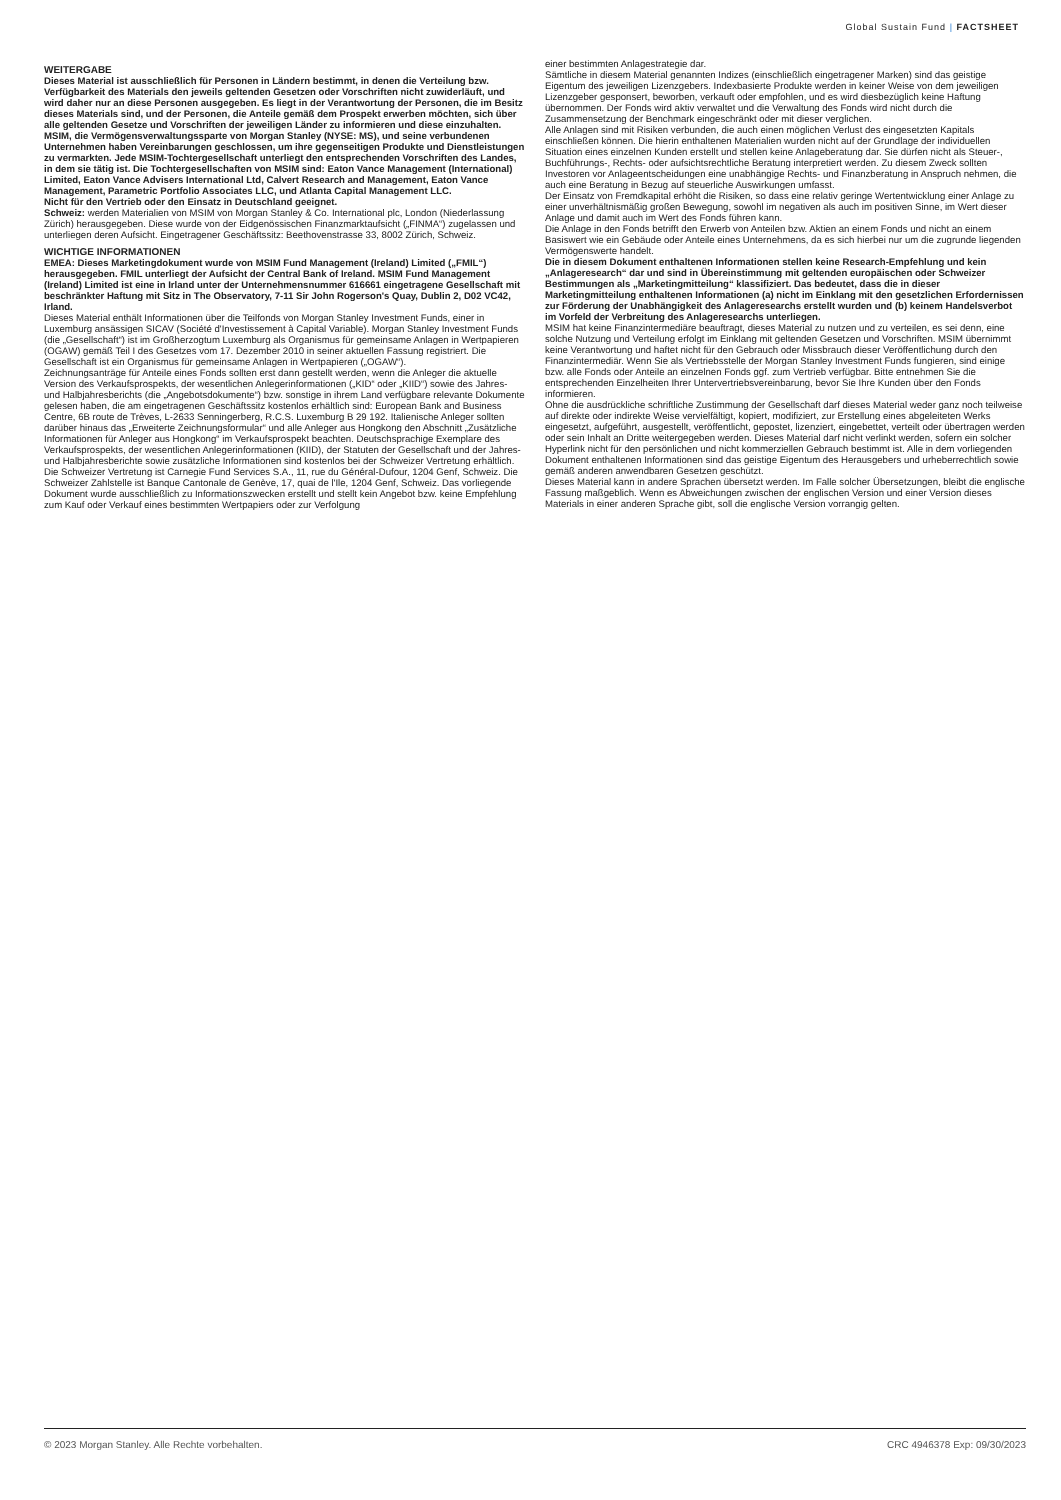Global Sustain Fund | FACTSHEET
WEITERGABE
Dieses Material ist ausschließlich für Personen in Ländern bestimmt, in denen die Verteilung bzw. Verfügbarkeit des Materials den jeweils geltenden Gesetzen oder Vorschriften nicht zuwiderläuft, und wird daher nur an diese Personen ausgegeben. Es liegt in der Verantwortung der Personen, die im Besitz dieses Materials sind, und der Personen, die Anteile gemäß dem Prospekt erwerben möchten, sich über alle geltenden Gesetze und Vorschriften der jeweiligen Länder zu informieren und diese einzuhalten.
MSIM, die Vermögensverwaltungssparte von Morgan Stanley (NYSE: MS), und seine verbundenen Unternehmen haben Vereinbarungen geschlossen, um ihre gegenseitigen Produkte und Dienstleistungen zu vermarkten. Jede MSIM-Tochtergesellschaft unterliegt den entsprechenden Vorschriften des Landes, in dem sie tätig ist. Die Tochtergesellschaften von MSIM sind: Eaton Vance Management (International) Limited, Eaton Vance Advisers International Ltd, Calvert Research and Management, Eaton Vance Management, Parametric Portfolio Associates LLC, und Atlanta Capital Management LLC.
Nicht für den Vertrieb oder den Einsatz in Deutschland geeignet.
Schweiz: werden Materialien von MSIM von Morgan Stanley & Co. International plc, London (Niederlassung Zürich) herausgegeben. Diese wurde von der Eidgenössischen Finanzmarktaufsicht („FINMA“) zugelassen und unterliegen deren Aufsicht. Eingetragener Geschäftssitz: Beethovenstrasse 33, 8002 Zürich, Schweiz.
WICHTIGE INFORMATIONEN
EMEA: Dieses Marketingdokument wurde von MSIM Fund Management (Ireland) Limited („FMIL“) herausgegeben. FMIL unterliegt der Aufsicht der Central Bank of Ireland. MSIM Fund Management (Ireland) Limited ist eine in Irland unter der Unternehmensnummer 616661 eingetragene Gesellschaft mit beschränkter Haftung mit Sitz in The Observatory, 7-11 Sir John Rogerson's Quay, Dublin 2, D02 VC42, Irland.
Dieses Material enthält Informationen über die Teilfonds von Morgan Stanley Investment Funds, einer in Luxemburg ansässigen SICAV (Société d'Investissement à Capital Variable). Morgan Stanley Investment Funds (die „Gesellschaft“) ist im Großherzogtum Luxemburg als Organismus für gemeinsame Anlagen in Wertpapieren (OGAW) gemäß Teil I des Gesetzes vom 17. Dezember 2010 in seiner aktuellen Fassung registriert. Die Gesellschaft ist ein Organismus für gemeinsame Anlagen in Wertpapieren („OGAW“).
Zeichnungsanträge für Anteile eines Fonds sollten erst dann gestellt werden, wenn die Anleger die aktuelle Version des Verkaufsprospekts, der wesentlichen Anlegerinformationen („KID“ oder „KIID“) sowie des Jahres- und Halbjahresberichts (die „Angebotsdokumente“) bzw. sonstige in ihrem Land verfügbare relevante Dokumente gelesen haben, die am eingetragenen Geschäftssitz kostenlos erhältlich sind: European Bank and Business Centre, 6B route de Trèves, L-2633 Senningerberg, R.C.S. Luxemburg B 29 192. Italienische Anleger sollten darüber hinaus das „Erweiterte Zeichnungsformular“ und alle Anleger aus Hongkong den Abschnitt „Zusätzliche Informationen für Anleger aus Hongkong“ im Verkaufsprospekt beachten. Deutschsprachige Exemplare des Verkaufsprospekts, der wesentlichen Anlegerinformationen (KIID), der Statuten der Gesellschaft und der Jahres- und Halbjahresberichte sowie zusätzliche Informationen sind kostenlos bei der Schweizer Vertretung erhältlich. Die Schweizer Vertretung ist Carnegie Fund Services S.A., 11, rue du Général-Dufour, 1204 Genf, Schweiz. Die Schweizer Zahlstelle ist Banque Cantonale de Genève, 17, quai de l'Ile, 1204 Genf, Schweiz. Das vorliegende Dokument wurde ausschließlich zu Informationszwecken erstellt und stellt kein Angebot bzw. keine Empfehlung zum Kauf oder Verkauf eines bestimmten Wertpapiers oder zur Verfolgung
einer bestimmten Anlagestrategie dar.
Sämtliche in diesem Material genannten Indizes (einschließlich eingetragener Marken) sind das geistige Eigentum des jeweiligen Lizenzgebers. Indexbasierte Produkte werden in keiner Weise von dem jeweiligen Lizenzgeber gesponsert, beworben, verkauft oder empfohlen, und es wird diesbezüglich keine Haftung übernommen. Der Fonds wird aktiv verwaltet und die Verwaltung des Fonds wird nicht durch die Zusammensetzung der Benchmark eingeschränkt oder mit dieser verglichen.
Alle Anlagen sind mit Risiken verbunden, die auch einen möglichen Verlust des eingesetzten Kapitals einschließen können. Die hierin enthaltenen Materialien wurden nicht auf der Grundlage der individuellen Situation eines einzelnen Kunden erstellt und stellen keine Anlageberatung dar. Sie dürfen nicht als Steuer-, Buchführungs-, Rechts- oder aufsichtsrechtliche Beratung interpretiert werden. Zu diesem Zweck sollten Investoren vor Anlageentscheidungen eine unabhängige Rechts- und Finanzberatung in Anspruch nehmen, die auch eine Beratung in Bezug auf steuerliche Auswirkungen umfasst.
Der Einsatz von Fremdkapital erhöht die Risiken, so dass eine relativ geringe Wertentwicklung einer Anlage zu einer unverhältnismäßig großen Bewegung, sowohl im negativen als auch im positiven Sinne, im Wert dieser Anlage und damit auch im Wert des Fonds führen kann.
Die Anlage in den Fonds betrifft den Erwerb von Anteilen bzw. Aktien an einem Fonds und nicht an einem Basiswert wie ein Gebäude oder Anteile eines Unternehmens, da es sich hierbei nur um die zugrunde liegenden Vermögenswerte handelt.
Die in diesem Dokument enthaltenen Informationen stellen keine Research-Empfehlung und kein „Anlageresearch“ dar und sind in Übereinstimmung mit geltenden europäischen oder Schweizer Bestimmungen als „Marketingmitteilung“ klassifiziert. Das bedeutet, dass die in dieser Marketingmitteilung enthaltenen Informationen (a) nicht im Einklang mit den gesetzlichen Erfordernissen zur Förderung der Unabhängigkeit des Anlageresearchs erstellt wurden und (b) keinem Handelsverbot im Vorfeld der Verbreitung des Anlageresearchs unterliegen.
MSIM hat keine Finanzintermediäre beauftragt, dieses Material zu nutzen und zu verteilen, es sei denn, eine solche Nutzung und Verteilung erfolgt im Einklang mit geltenden Gesetzen und Vorschriften. MSIM übernimmt keine Verantwortung und haftet nicht für den Gebrauch oder Missbrauch dieser Veröffentlichung durch den Finanzintermediär. Wenn Sie als Vertriebsstelle der Morgan Stanley Investment Funds fungieren, sind einige bzw. alle Fonds oder Anteile an einzelnen Fonds ggf. zum Vertrieb verfügbar. Bitte entnehmen Sie die entsprechenden Einzelheiten Ihrer Untervertriebsvereinbarung, bevor Sie Ihre Kunden über den Fonds informieren.
Ohne die ausdrückliche schriftliche Zustimmung der Gesellschaft darf dieses Material weder ganz noch teilweise auf direkte oder indirekte Weise vervielfältigt, kopiert, modifiziert, zur Erstellung eines abgeleiteten Werks eingesetzt, aufgeführt, ausgestellt, veröffentlicht, gepostet, lizenziert, eingebettet, verteilt oder übertragen werden oder sein Inhalt an Dritte weitergegeben werden. Dieses Material darf nicht verlinkt werden, sofern ein solcher Hyperlink nicht für den persönlichen und nicht kommerziellen Gebrauch bestimmt ist. Alle in dem vorliegenden Dokument enthaltenen Informationen sind das geistige Eigentum des Herausgebers und urheberrechtlich sowie gemäß anderen anwendbaren Gesetzen geschützt.
Dieses Material kann in andere Sprachen übersetzt werden. Im Falle solcher Übersetzungen, bleibt die englische Fassung maßgeblich. Wenn es Abweichungen zwischen der englischen Version und einer Version dieses Materials in einer anderen Sprache gibt, soll die englische Version vorrangig gelten.
© 2023 Morgan Stanley. Alle Rechte vorbehalten. CRC 4946378 Exp: 09/30/2023